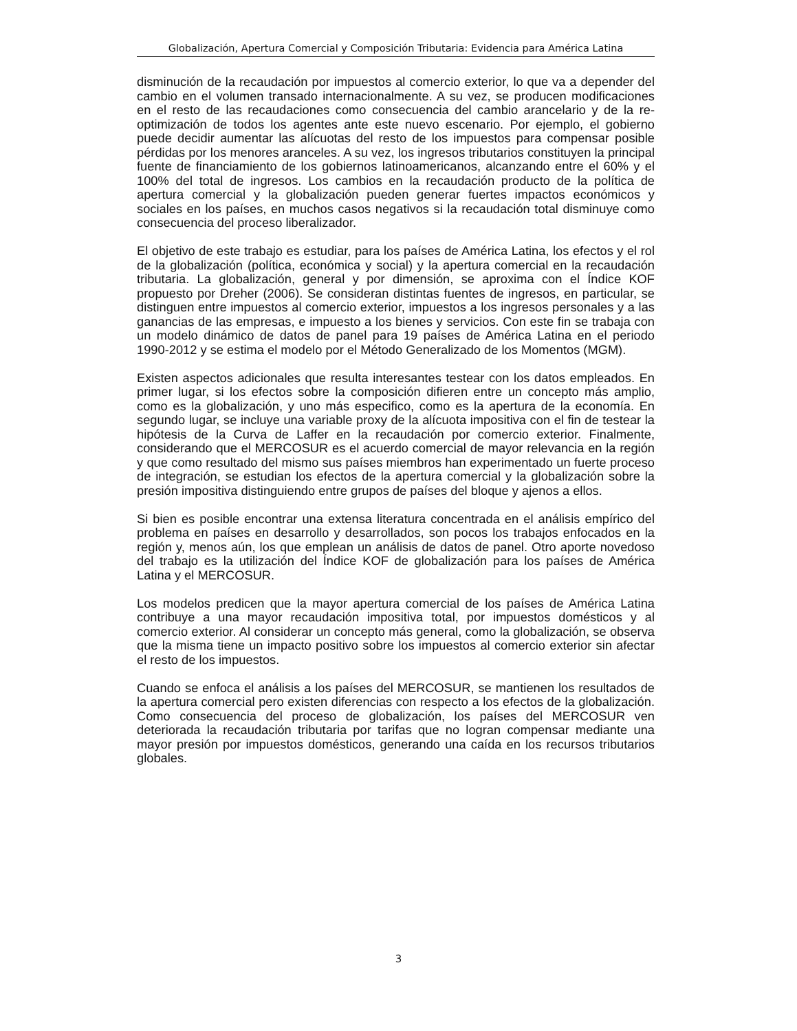Globalización, Apertura Comercial y Composición Tributaria: Evidencia para América Latina
disminución de la recaudación por impuestos al comercio exterior, lo que va a depender del cambio en el volumen transado internacionalmente. A su vez, se producen modificaciones en el resto de las recaudaciones como consecuencia del cambio arancelario y de la re-optimización de todos los agentes ante este nuevo escenario. Por ejemplo, el gobierno puede decidir aumentar las alícuotas del resto de los impuestos para compensar posible pérdidas por los menores aranceles. A su vez, los ingresos tributarios constituyen la principal fuente de financiamiento de los gobiernos latinoamericanos, alcanzando entre el 60% y el 100% del total de ingresos. Los cambios en la recaudación producto de la política de apertura comercial y la globalización pueden generar fuertes impactos económicos y sociales en los países, en muchos casos negativos si la recaudación total disminuye como consecuencia del proceso liberalizador.
El objetivo de este trabajo es estudiar, para los países de América Latina, los efectos y el rol de la globalización (política, económica y social) y la apertura comercial en la recaudación tributaria. La globalización, general y por dimensión, se aproxima con el Índice KOF propuesto por Dreher (2006). Se consideran distintas fuentes de ingresos, en particular, se distinguen entre impuestos al comercio exterior, impuestos a los ingresos personales y a las ganancias de las empresas, e impuesto a los bienes y servicios. Con este fin se trabaja con un modelo dinámico de datos de panel para 19 países de América Latina en el periodo 1990-2012 y se estima el modelo por el Método Generalizado de los Momentos (MGM).
Existen aspectos adicionales que resulta interesantes testear con los datos empleados. En primer lugar, si los efectos sobre la composición difieren entre un concepto más amplio, como es la globalización, y uno más especifico, como es la apertura de la economía. En segundo lugar, se incluye una variable proxy de la alícuota impositiva con el fin de testear la hipótesis de la Curva de Laffer en la recaudación por comercio exterior. Finalmente, considerando que el MERCOSUR es el acuerdo comercial de mayor relevancia en la región y que como resultado del mismo sus países miembros han experimentado un fuerte proceso de integración, se estudian los efectos de la apertura comercial y la globalización sobre la presión impositiva distinguiendo entre grupos de países del bloque y ajenos a ellos.
Si bien es posible encontrar una extensa literatura concentrada en el análisis empírico del problema en países en desarrollo y desarrollados, son pocos los trabajos enfocados en la región y, menos aún, los que emplean un análisis de datos de panel. Otro aporte novedoso del trabajo es la utilización del Índice KOF de globalización para los países de América Latina y el MERCOSUR.
Los modelos predicen que la mayor apertura comercial de los países de América Latina contribuye a una mayor recaudación impositiva total, por impuestos domésticos y al comercio exterior. Al considerar un concepto más general, como la globalización, se observa que la misma tiene un impacto positivo sobre los impuestos al comercio exterior sin afectar el resto de los impuestos.
Cuando se enfoca el análisis a los países del MERCOSUR, se mantienen los resultados de la apertura comercial pero existen diferencias con respecto a los efectos de la globalización. Como consecuencia del proceso de globalización, los países del MERCOSUR ven deteriorada la recaudación tributaria por tarifas que no logran compensar mediante una mayor presión por impuestos domésticos, generando una caída en los recursos tributarios globales.
3